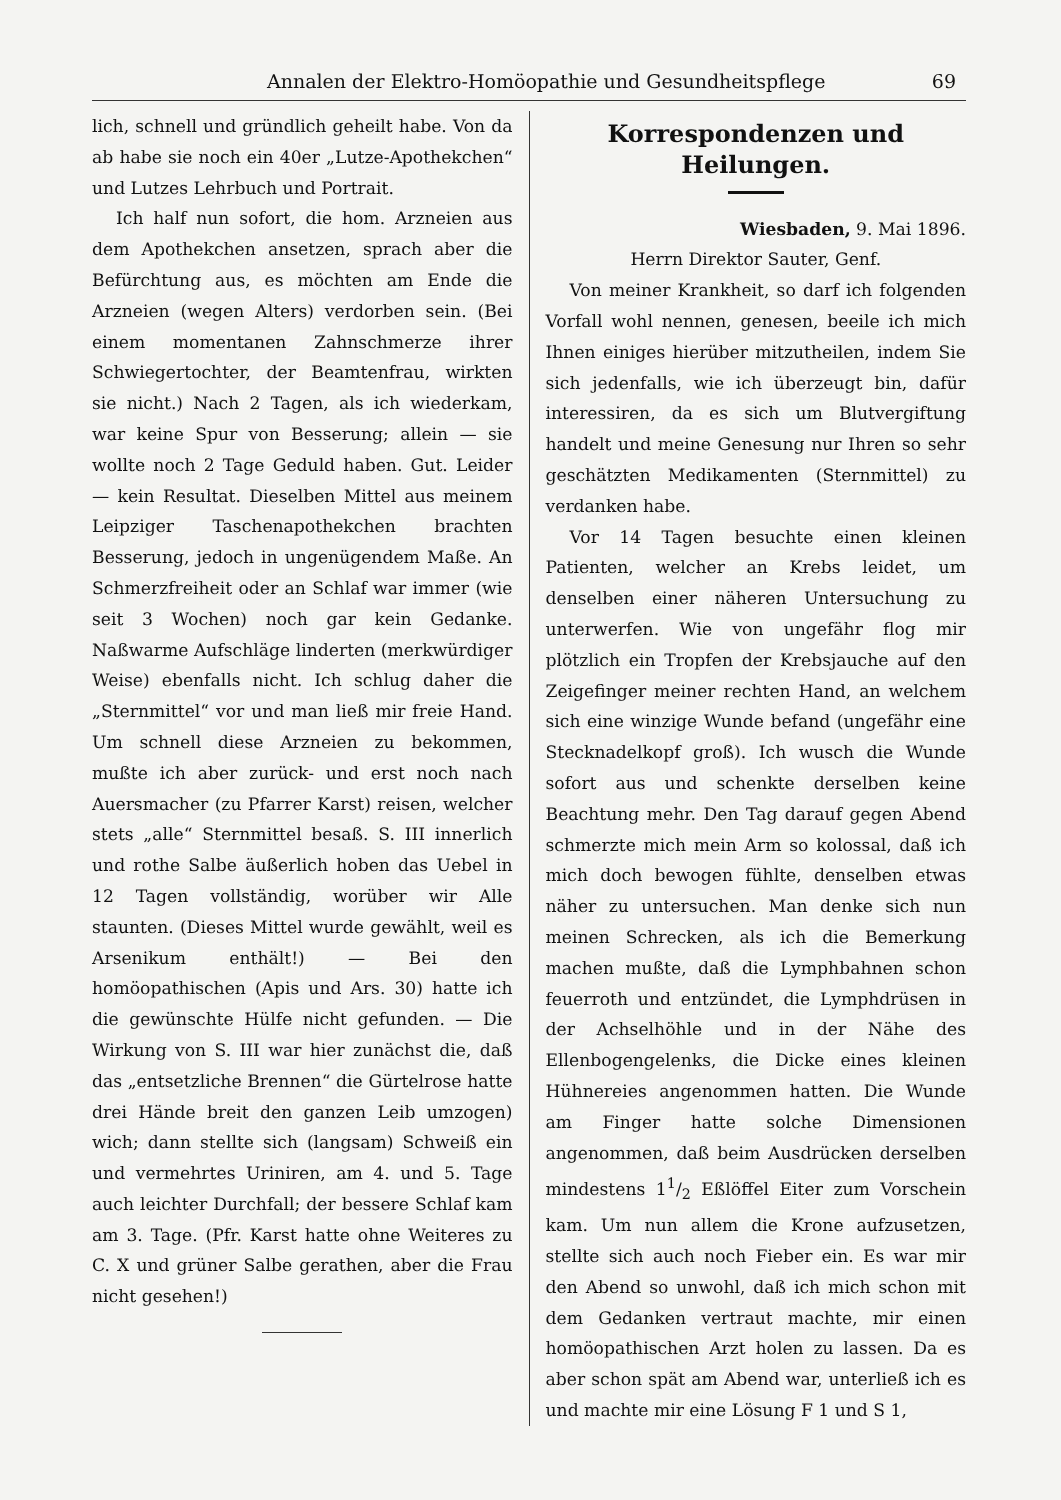Annalen der Elektro-Homöopathie und Gesundheitspflege 69
lich, schnell und gründlich geheilt habe. Von da ab habe sie noch ein 40er „Lutze-Apothekchen“ und Lutzes Lehrbuch und Portrait.
Ich half nun sofort, die hom. Arzneien aus dem Apothekchen ansetzen, sprach aber die Befürchtung aus, es möchten am Ende die Arzneien (wegen Alters) verdorben sein. (Bei einem momentanen Zahnschmerze ihrer Schwiegertochter, der Beamtenfrau, wirkten sie nicht.) Nach 2 Tagen, als ich wiederkam, war keine Spur von Besserung; allein — sie wollte noch 2 Tage Geduld haben. Gut. Leider — kein Resultat. Dieselben Mittel aus meinem Leipziger Taschenapothekchen brachten Besserung, jedoch in ungenügendem Maße. An Schmerzfreiheit oder an Schlaf war immer (wie seit 3 Wochen) noch gar kein Gedanke. Naßwarme Aufschläge linderten (merkwürdiger Weise) ebenfalls nicht. Ich schlug daher die „Sternmittel“ vor und man ließ mir freie Hand. Um schnell diese Arzneien zu bekommen, mußte ich aber zurück- und erst noch nach Auersmacher (zu Pfarrer Karst) reisen, welcher stets „alle“ Sternmittel besaß. S. III innerlich und rothe Salbe äußerlich hoben das Uebel in 12 Tagen vollständig, worüber wir Alle staunten. (Dieses Mittel wurde gewählt, weil es Arsenikum enthält!) — Bei den homöopathischen (Apis und Ars. 30) hatte ich die gewünschte Hülfe nicht gefunden. — Die Wirkung von S. III war hier zunächst die, daß das „entsetzliche Brennen“ die Gürtelrose hatte drei Hände breit den ganzen Leib umzogen) wich; dann stellte sich (langsam) Schweiß ein und vermehrtes Uriniren, am 4. und 5. Tage auch leichter Durchfall; der bessere Schlaf kam am 3. Tage. (Pfr. Karst hatte ohne Weiteres zu C. X und grüner Salbe gerathen, aber die Frau nicht gesehen!)
Korrespondenzen und Heilungen.
Wiesbaden, 9. Mai 1896.
Herrn Direktor Sauter, Genf.
Von meiner Krankheit, so darf ich folgenden Vorfall wohl nennen, genesen, beeile ich mich Ihnen einiges hierüber mitzutheilen, indem Sie sich jedenfalls, wie ich überzeugt bin, dafür interessiren, da es sich um Blutvergiftung handelt und meine Genesung nur Ihren so sehr geschätzten Medikamenten (Sternmittel) zu verdanken habe.
Vor 14 Tagen besuchte einen kleinen Patienten, welcher an Krebs leidet, um denselben einer näheren Untersuchung zu unterwerfen. Wie von ungefähr flog mir plötzlich ein Tropfen der Krebsjauche auf den Zeigefinger meiner rechten Hand, an welchem sich eine winzige Wunde befand (ungefähr eine Stecknadelkopf groß). Ich wusch die Wunde sofort aus und schenkte derselben keine Beachtung mehr. Den Tag darauf gegen Abend schmerzte mich mein Arm so kolossal, daß ich mich doch bewogen fühlte, denselben etwas näher zu untersuchen. Man denke sich nun meinen Schrecken, als ich die Bemerkung machen mußte, daß die Lymphbahnen schon feuerroth und entzündet, die Lymphdrüsen in der Achselhöhle und in der Nähe des Ellenbogengelenks, die Dicke eines kleinen Hühnereies angenommen hatten. Die Wunde am Finger hatte solche Dimensionen angenommen, daß beim Ausdrücken derselben mindestens 11/2 Eßlöffel Eiter zum Vorschein kam. Um nun allem die Krone aufzusetzen, stellte sich auch noch Fieber ein. Es war mir den Abend so unwohl, daß ich mich schon mit dem Gedanken vertraut machte, mir einen homöopathischen Arzt holen zu lassen. Da es aber schon spät am Abend war, unterließ ich es und machte mir eine Lösung F 1 und S 1,